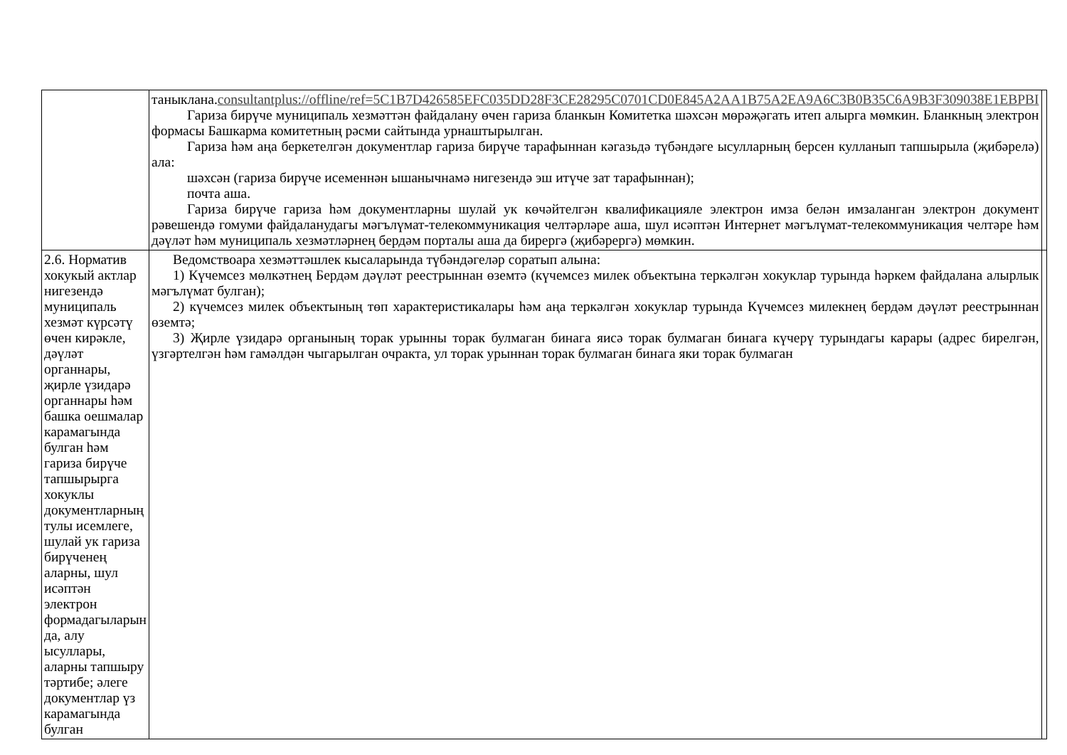| | таныклана. consultantplus://offline/ref=5C1B7D426585EFC035DD28F3CE28295C0701CD0E845A2AA1B75A2EA9A6C3B0B35C6A9B3F309038E1EBPBI Гариза бирүче муниципаль хезмәттән файдалану өчен гариза бланкын Комитетка шәхсән мөрәҗәгать итеп алырга мөмкин. Бланкның электрон формасы Башкарма комитетның рәсми сайтында урнаштырылган. Гариза һәм аңа беркетелгән документлар гариза бирүче тарафыннан кәгазьдә түбәндәге ысулларның берсен кулланып тапшырыла (җибәрелә) ала: шәхсән (гариза бирүче исеменнән ышанычнамә нигезендә эш итүче зат тарафыннан); почта аша. Гариза бирүче гариза һәм документларны шулай ук көчәйтелгән квалификацияле электрон имза белән имзаланган электрон документ рәвешендә гомуми файдаланудагы мәгълүмат-телекоммуникация челтәрләре аша, шул исәптән Интернет мәгълүмат-телекоммуникация челтәре һәм дәүләт һәм муниципаль хезмәтләрнең бердәм порталы аша да бирергә (җибәрергә) мөмкин. | |
| 2.6. Норматив хокукый актлар нигезендә муниципаль хезмәт күрсәтү өчен кирәкле, дәүләт органнары, җирле үзидарә органнары һәм башка оешмалар карамагында булган һәм гариза бирүче тапшырырга хокуклы документларның тулы исемлеге, шулай ук гариза бирүченең аларны, шул исәптән электрон формадагыларын да, алу ысуллары, аларны тапшыру тәртибе; әлеге документлар үз карамагында булган | Ведомствоара хезмәттәшлек кысаларында түбәндәгеләр соратып алына: 1) Күчемсез мөлкәтнең Бердәм дәүләт реестрыннан өземтә (күчемсез милек объектына теркәлгән хокуклар турында һәркем файдалана алырлык мәгълүмат булган); 2) күчемсез милек объектының төп характеристикалары һәм аңа теркәлгән хокуклар турында Күчемсез милекнең бердәм дәүләт реестрыннан өземтә; 3) Җирле үзидарә органының торак урынны торак булмаган бинага яисә торак булмаган бинага күчерү турындагы карары (адрес бирелгән, үзгәртелгән һәм гамәлдән чыгарылган очракта, ул торак урыннан торак булмаган бинага яки торак булмаган | |